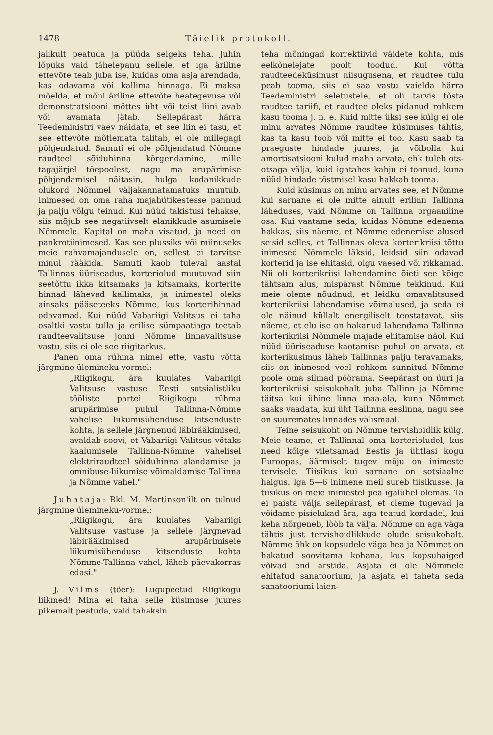1478 Täielik protokoll.
jalikult peatuda ja püüda selgeks teha. Juhin lõpuks vaid tähelepanu sellele, et iga äriline ettevõte teab juba ise, kuidas oma asja arendada, kas odavama või kallima hinnaga. Ei maksa mõelda, et mõni äriline ettevõte heategevuse või demonstratsiooni mõttes üht või teist liini avab või avamata jätab. Sellepärast härra Teedeministri vaev näidata, et see liin ei tasu, et see ettevõte mõtlemata talitab, ei ole millegagi põhjendatud. Samuti ei ole põhjendatud Nõmme raudteel sõiduhinna kõrgendamine, mille tagajärjel tõepoolest, nagu ma arupärimise põhjendamisel näitasin, hulga kodanikkude olukord Nõmmel väljakannatamatuks muutub. Inimesed on oma raha majahütikestesse pannud ja palju võlgu teinud. Kui nüüd takistusi tehakse, siis mõjub see negatiivselt elanikkude asumisele Nõmmele. Kapital on maha visatud, ja need on pankrotiinimesed. Kas see plussiks või miinuseks meie rahvamajandusele on, sellest ei tarvitse minul rääkida. Samuti kaob tuleval aastal Tallinnas üüriseadus, korteriolud muutuvad siin seetõttu ikka kitsamaks ja kitsamaks, korterite hinnad lähevad kallimaks, ja inimestel oleks ainsaks pääseteeks Nõmme, kus korterihinnad odavamad. Kui nüüd Vabariigi Valitsus ei taha osaltki vastu tulla ja erilise sümpaatiaga toetab raudteevalitsuse jonni Nõmme linnavalitsuse vastu, siis ei ole see riigitarkus.
Panen oma rühma nimel ette, vastu võtta järgmine ülemineku-vormel:
„Riigikogu, ära kuulates Vabariigi Valitsuse vastuse Eesti sotsialistliku tööliste partei Riigikogu rühma arupärimise puhul Tallinna-Nõmme vahelise liikumisühenduse kitsenduste kohta, ja sellele järgnenud läbirääkimised, avaldab soovi, et Vabariigi Valitsus võtaks kaalumisele Tallinna-Nõmme vahelisel elektriraudteel sõiduhinna alandamise ja omnibuse-liikumise võimaldamise Tallinna ja Nõmme vahel."
Juhataja: Rkl. M. Martinson'ilt on tulnud järgmine ülemineku-vormel:
„Riigikogu, ära kuulates Vabariigi Valitsuse vastuse ja sellele järgnevad läbirääkimised arupärimisele liikumisühenduse kitsenduste kohta Nõmme-Tallinna vahel, läheb päevakorras edasi."
J. Vilms (töer): Lugupeetud Riigikogu liikmed! Mina ei taha selle küsimuse juures pikemalt peatuda, vaid tahaksin
teha mõningad korrektiivid väidete kohta, mis eelkõnelejate poolt toodud. Kui võtta raudteedeküsimust niisugusena, et raudtee tulu peab tooma, siis ei saa vastu vaielda härra Teedeministri seletustele, et oli tarvis tõsta raudtee tariifi, et raudtee oleks pidanud rohkem kasu tooma j. n. e. Kuid mitte üksi see külg ei ole minu arvates Nõmme raudtee küsimuses tähtis, kas ta kasu toob või mitte ei too. Kasu saab ta praeguste hindade juures, ja võibolla kui amortisatsiooni kulud maha arvata, ehk tuleb ots-otsaga välja, kuid igatahes kahju ei toonud, kuna nüüd hindade tõstmisel kasu hakkab tooma.
Kuid küsimus on minu arvates see, et Nõmme kui sarnane ei ole mitte ainult erilinn Tallinna läheduses, vaid Nõmme on Tallinna orgaaniline osa. Kui vaatame seda, kuidas Nõmme edenema hakkas, siis näeme, et Nõmme edenemise alused seisid selles, et Tallinnas oleva korterikriisi tõttu inimesed Nõmmele läksid, leidsid siin odavad korterid ja ise ehitasid, olgu vaesed või rikkamad. Nii oli korterikriisi lahendamine õieti see kõige tähtsam alus, mispärast Nõmme tekkinud. Kui meie oleme nõudnud, et leidku omavalitsused korterikriisi lahendamise võimalused, ja seda ei ole näinud küllalt energiliselt teostatavat, siis näeme, et elu ise on hakanud lahendama Tallinna korterikriisi Nõmmele majade ehitamise näol. Kui nüüd üüriseaduse kaotamise puhul on arvata, et korteriküsimus läheb Tallinnas palju teravamaks, siis on inimesed veel rohkem sunnitud Nõmme poole oma silmad pöörama. Seepärast on üüri ja korterikriisi seisukohalt juba Tallinn ja Nõmme täitsa kui ühine linna maa-ala, kuna Nõmmet saaks vaadata, kui üht Tallinna eeslinna, nagu see on suuremates linnades välismaal.
Teine seisukoht on Nõmme tervishoidlik külg. Meie teame, et Tallinnal oma korterioludel, kus need kõige viletsamad Eestis ja ühtlasi kogu Euroopas, äärmiselt tugev mõju on inimeste tervisele. Tiisikus kui sarnane on sotsiaalne haigus. Iga 5—6 inimene meil sureb tiisikusse. Ja tiisikus on meie inimestel pea igalühel olemas. Ta ei paista välja sellepärast, et oleme tugevad ja võidame pisielukad ära, aga teatud kordadel, kui keha nõrgeneb, lööb ta välja. Nõmme on aga väga tähtis just tervishoidlikkude olude seisukohalt. Nõmme õhk on kopsudele väga hea ja Nõmmet on hakatud soovitama kohana, kus kopsuhaiged võivad end arstida. Asjata ei ole Nõmmele ehitatud sanatoorium, ja asjata ei taheta seda sanatooriumi laien-